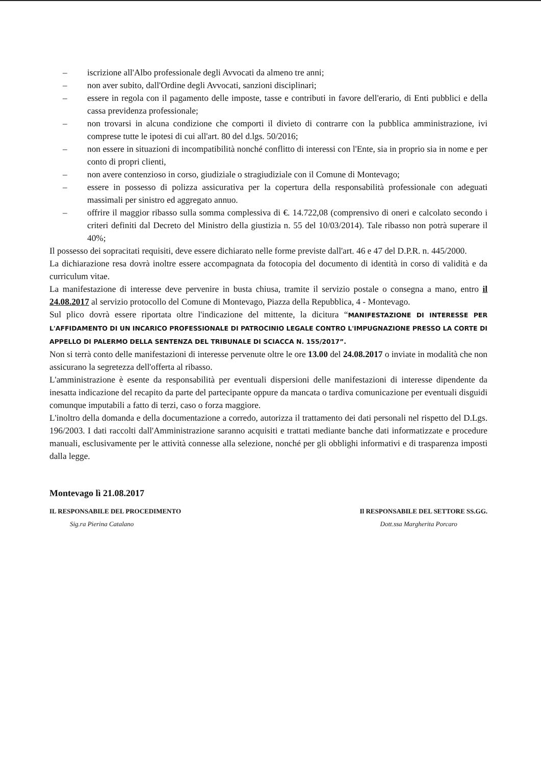– iscrizione all'Albo professionale degli Avvocati da almeno tre anni;
– non aver subito, dall'Ordine degli Avvocati, sanzioni disciplinari;
– essere in regola con il pagamento delle imposte, tasse e contributi in favore dell'erario, di Enti pubblici e della cassa previdenza professionale;
– non trovarsi in alcuna condizione che comporti il divieto di contrarre con la pubblica amministrazione, ivi comprese tutte le ipotesi di cui all'art. 80 del d.lgs. 50/2016;
– non essere in situazioni di incompatibilità nonché conflitto di interessi con l'Ente, sia in proprio sia in nome e per conto di propri clienti,
– non avere contenzioso in corso, giudiziale o stragiudiziale con il Comune di Montevago;
– essere in possesso di polizza assicurativa per la copertura della responsabilità professionale con adeguati massimali per sinistro ed aggregato annuo.
– offrire il maggior ribasso sulla somma complessiva di €. 14.722,08 (comprensivo di oneri e calcolato secondo i criteri definiti dal Decreto del Ministro della giustizia n. 55 del 10/03/2014). Tale ribasso non potrà superare il 40%;
Il possesso dei sopracitati requisiti, deve essere dichiarato nelle forme previste dall'art. 46 e 47 del D.P.R. n. 445/2000.
La dichiarazione resa dovrà inoltre essere accompagnata da fotocopia del documento di identità in corso di validità e da curriculum vitae.
La manifestazione di interesse deve pervenire in busta chiusa, tramite il servizio postale o consegna a mano, entro il 24.08.2017 al servizio protocollo del Comune di Montevago, Piazza della Repubblica, 4 - Montevago.
Sul plico dovrà essere riportata oltre l'indicazione del mittente, la dicitura “MANIFESTAZIONE DI INTERESSE PER L'AFFIDAMENTO DI UN INCARICO PROFESSIONALE DI PATROCINIO LEGALE CONTRO L'IMPUGNAZIONE PRESSO LA CORTE DI APPELLO DI PALERMO DELLA SENTENZA DEL TRIBUNALE DI SCIACCA N. 155/2017”.
Non si terrà conto delle manifestazioni di interesse pervenute oltre le ore 13.00 del 24.08.2017 o inviate in modalità che non assicurano la segretezza dell'offerta al ribasso.
L'amministrazione è esente da responsabilità per eventuali dispersioni delle manifestazioni di interesse dipendente da inesatta indicazione del recapito da parte del partecipante oppure da mancata o tardiva comunicazione per eventuali disguidi comunque imputabili a fatto di terzi, caso o forza maggiore.
L'inoltro della domanda e della documentazione a corredo, autorizza il trattamento dei dati personali nel rispetto del D.Lgs. 196/2003. I dati raccolti dall'Amministrazione saranno acquisiti e trattati mediante banche dati informatizzate e procedure manuali, esclusivamente per le attività connesse alla selezione, nonché per gli obblighi informativi e di trasparenza imposti dalla legge.
Montevago lì 21.08.2017
IL RESPONSABILE DEL PROCEDIMENTO
Sig.ra Pierina Catalano
Il RESPONSABILE DEL SETTORE SS.GG.
Dott.ssa Margherita Porcaro